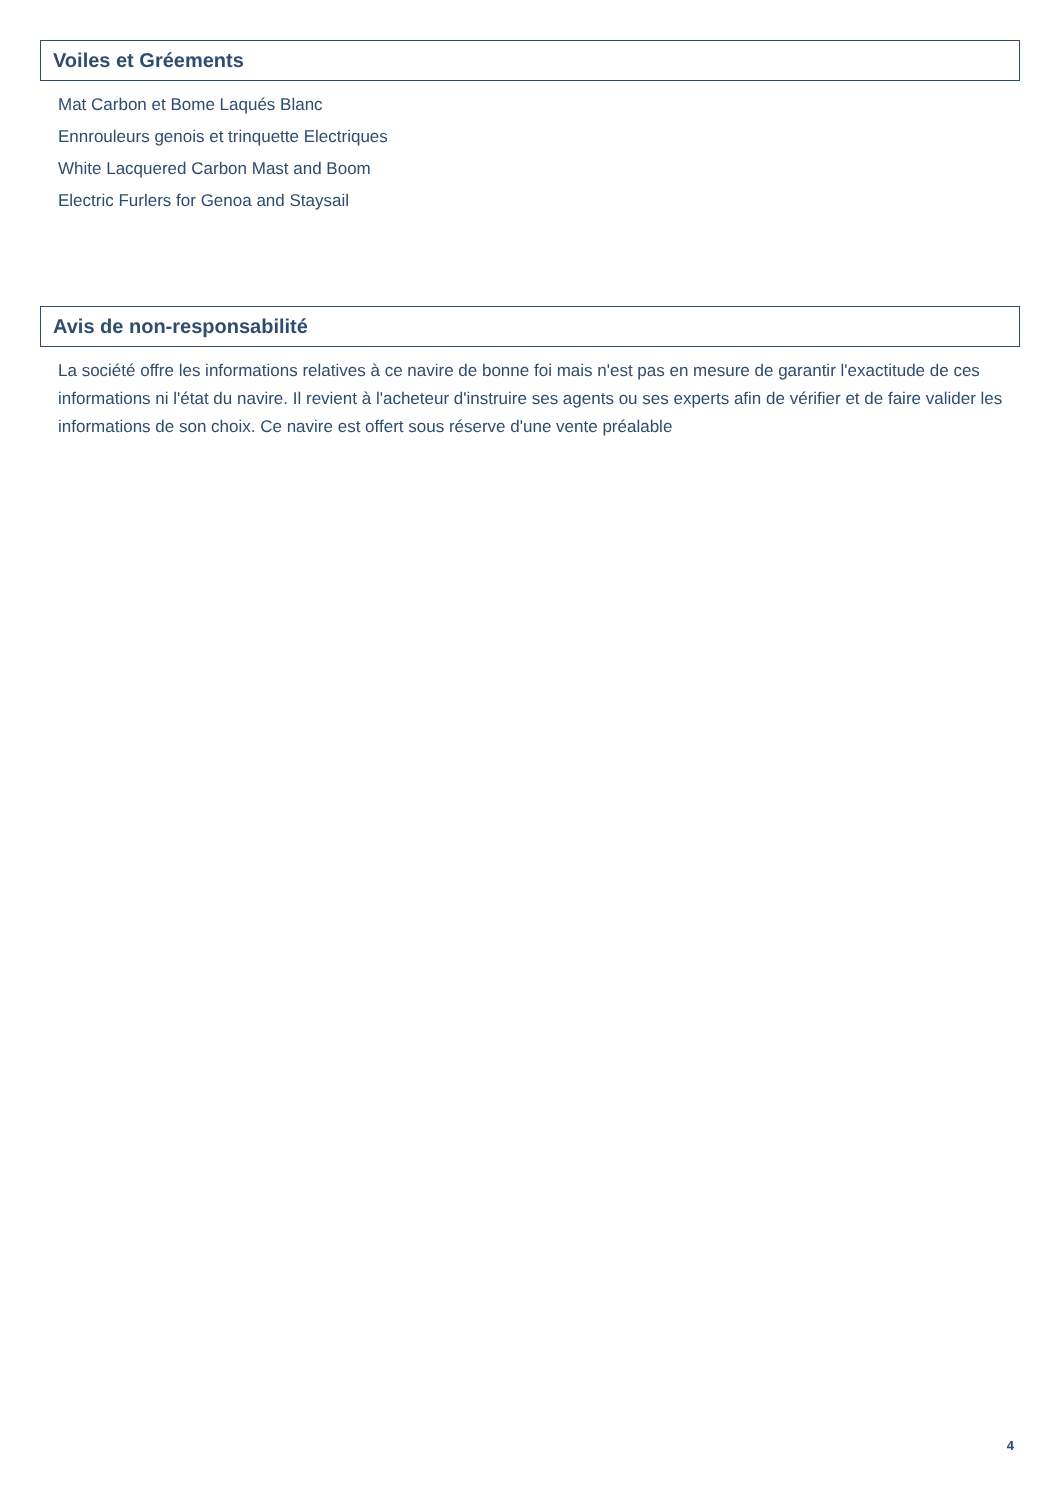Voiles et Gréements
Mat Carbon et Bome Laqués Blanc
Ennrouleurs genois et trinquette Electriques
White Lacquered Carbon Mast and Boom
Electric Furlers for Genoa and Staysail
Avis de non-responsabilité
La société offre les informations relatives à ce navire de bonne foi mais n'est pas en mesure de garantir l'exactitude de ces informations ni l'état du navire. Il revient à l'acheteur d'instruire ses agents ou ses experts afin de vérifier et de faire valider les informations de son choix. Ce navire est offert sous réserve d'une vente préalable
4